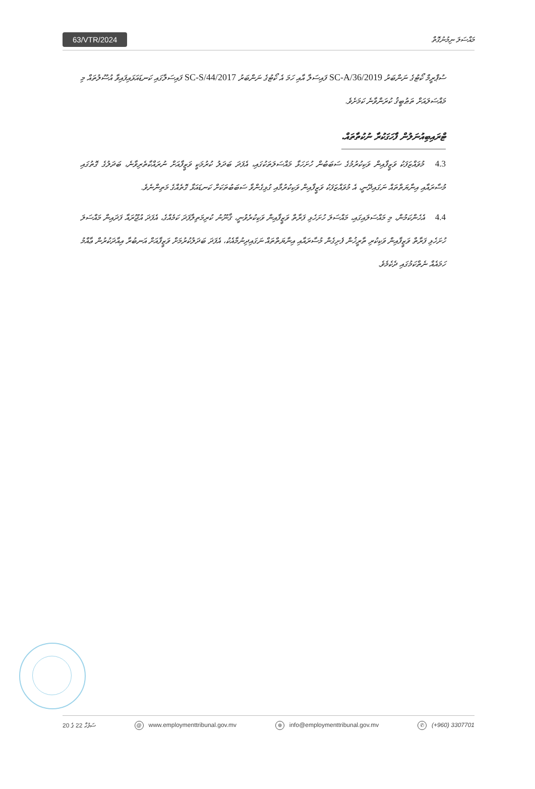63/VTR/2024
މައްސަލަ ނިމުނުގޮތް
ސުޕްރީމް ކޯޓުގެ ނަންބަރު 2019/SC-A/36 ފައިސަލާ އާއި ހަމަ އެ ކޯޓުގެ ނަންބަރު 2017/SC-S/44 ފައިސަލާގައި ކަނޑައަޅައިފައިވާ އުސޫލުތައް މި މައްސަލައަށް ތަޠުބީޤު ކުރަންވާނެ ކަމަށެވެ.
ޓްރައިބިއުނަލުން ފާހަގަކުރާ ނުކުތާތައް.
4.3 މުވައްޒަފަކު ވަޒީފާއިން ވަކިކުރުމުގެ ސަބަބުން ހުށަހަޅާ މައްސަލަތަކުގައި، އެފަދަ ބަދަލު ކުރުމަކީ ވަޒީފާއަށް ނުރައްކާތެރިވާނެ، ބަދަލުގެ ގޮތުގައި މުސާރައާއި އިނާޔަތްތައް ނަގައިދޭނީ، އެ މުވައްޒަފަކު ވަޒީފާއިން ވަކިކުރުމާއި ގުޅިގެންވާ ސަބަބުތަކަށް ކަނޑައަޅާ ގޮތެއްގެ މަތިންނެވެ.
4.4 އެހެންކަމުން، މި މައްސަލައިގައި، މައްސަލަ ހުށަހެޅި ފަރާތް ވަޒީފާއިން ވަކިކުރެވުނީ، ޤާނޫނު ކުރިމަތިލާފަދަ ކަމެއްގެ، އެފަދަ އުޖޫރައާ ފަދައިން މައްސަލަ ހުށަހެޅި ފަރާތް ވަޒީފާއިން ވަކިކުރި ތާރީޚުން ފެށިގެން މުސާރައާއި އިނާޔަތްތައް ނަގައިދިނުމާއެކު، އެފަދަ ބަދަލުކުރުމަށް ވަޒީފާއަށް އަނބުރާ އިއާދަކުރުން ޢާއްމު ހަމައެއް ނެތްކަމުގައި ދެކެމެވެ.
ސަފުހާ 22 ގެ 20 @ www.employmenttribunal.gov.mv ⊕ info@employmenttribunal.gov.mv ✆ (+960) 3307701